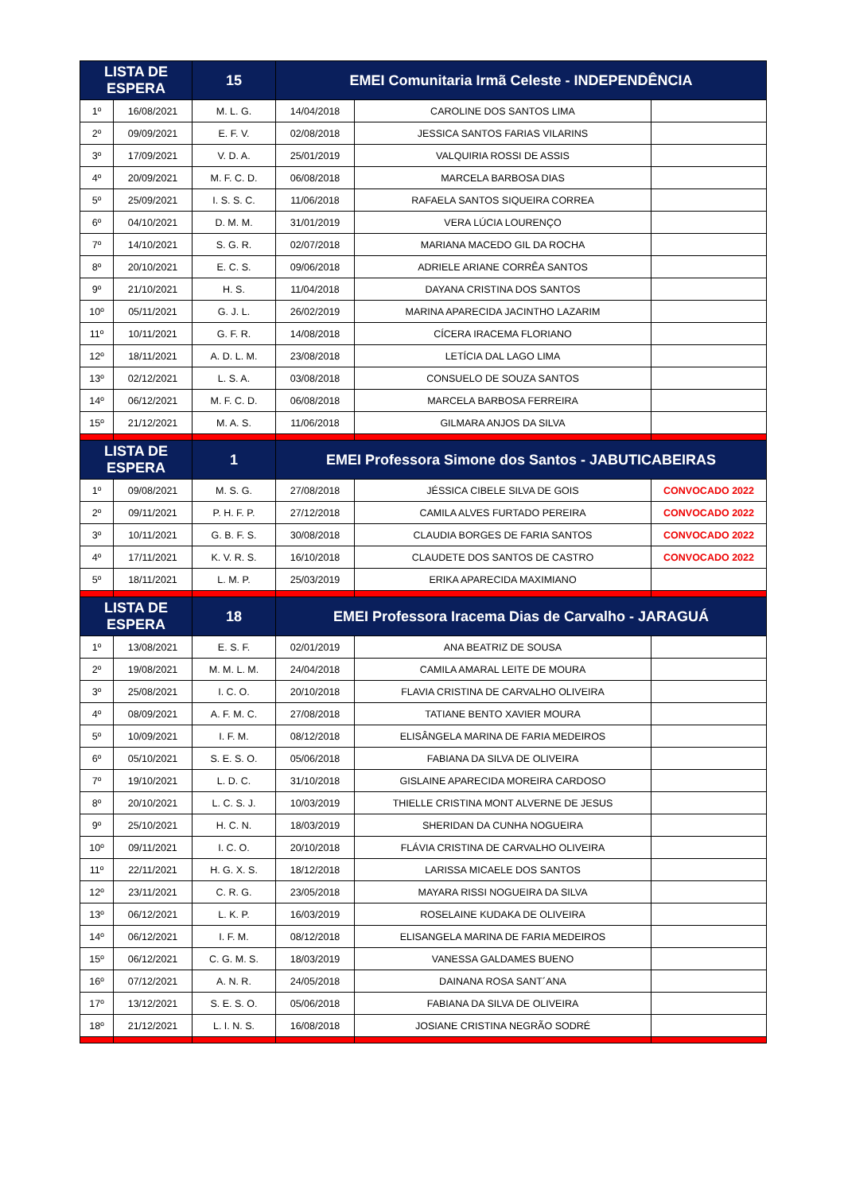| LISTA DE ESPERA | | 15 | EMEI Comunitaria Irmã Celeste - INDEPENDÊNCIA | | |
| --- | --- | --- | --- | --- | --- |
| 1º | 16/08/2021 | M. L. G. | 14/04/2018 | CAROLINE DOS SANTOS LIMA | |
| 2º | 09/09/2021 | E. F. V. | 02/08/2018 | JESSICA SANTOS FARIAS VILARINS | |
| 3º | 17/09/2021 | V. D. A. | 25/01/2019 | VALQUIRIA ROSSI DE ASSIS | |
| 4º | 20/09/2021 | M. F. C. D. | 06/08/2018 | MARCELA BARBOSA DIAS | |
| 5º | 25/09/2021 | I. S. S. C. | 11/06/2018 | RAFAELA SANTOS SIQUEIRA CORREA | |
| 6º | 04/10/2021 | D. M. M. | 31/01/2019 | VERA LÚCIA LOURENÇO | |
| 7º | 14/10/2021 | S. G. R. | 02/07/2018 | MARIANA MACEDO GIL DA ROCHA | |
| 8º | 20/10/2021 | E. C. S. | 09/06/2018 | ADRIELE ARIANE CORRÊA SANTOS | |
| 9º | 21/10/2021 | H. S. | 11/04/2018 | DAYANA CRISTINA DOS SANTOS | |
| 10º | 05/11/2021 | G. J. L. | 26/02/2019 | MARINA APARECIDA JACINTHO LAZARIM | |
| 11º | 10/11/2021 | G. F. R. | 14/08/2018 | CÍCERA IRACEMA FLORIANO | |
| 12º | 18/11/2021 | A. D. L. M. | 23/08/2018 | LETÍCIA DAL LAGO LIMA | |
| 13º | 02/12/2021 | L. S. A. | 03/08/2018 | CONSUELO DE SOUZA SANTOS | |
| 14º | 06/12/2021 | M. F. C. D. | 06/08/2018 | MARCELA BARBOSA FERREIRA | |
| 15º | 21/12/2021 | M. A. S. | 11/06/2018 | GILMARA ANJOS DA SILVA | |
| LISTA DE ESPERA | | 1 | EMEI Professora Simone dos Santos - JABUTICABEIRAS | | |
| 1º | 09/08/2021 | M. S. G. | 27/08/2018 | JÉSSICA CIBELE SILVA DE GOIS | CONVOCADO 2022 |
| 2º | 09/11/2021 | P. H. F. P. | 27/12/2018 | CAMILA ALVES FURTADO PEREIRA | CONVOCADO 2022 |
| 3º | 10/11/2021 | G. B. F. S. | 30/08/2018 | CLAUDIA BORGES DE FARIA SANTOS | CONVOCADO 2022 |
| 4º | 17/11/2021 | K. V. R. S. | 16/10/2018 | CLAUDETE DOS SANTOS DE CASTRO | CONVOCADO 2022 |
| 5º | 18/11/2021 | L. M. P. | 25/03/2019 | ERIKA APARECIDA MAXIMIANO | |
| LISTA DE ESPERA | | 18 | EMEI Professora Iracema Dias de Carvalho - JARAGUÁ | | |
| 1º | 13/08/2021 | E. S. F. | 02/01/2019 | ANA BEATRIZ DE SOUSA | |
| 2º | 19/08/2021 | M. M. L. M. | 24/04/2018 | CAMILA AMARAL LEITE DE MOURA | |
| 3º | 25/08/2021 | I. C. O. | 20/10/2018 | FLAVIA CRISTINA DE CARVALHO OLIVEIRA | |
| 4º | 08/09/2021 | A. F. M. C. | 27/08/2018 | TATIANE BENTO XAVIER MOURA | |
| 5º | 10/09/2021 | I. F. M. | 08/12/2018 | ELISÂNGELA MARINA DE FARIA MEDEIROS | |
| 6º | 05/10/2021 | S. E. S. O. | 05/06/2018 | FABIANA DA SILVA DE OLIVEIRA | |
| 7º | 19/10/2021 | L. D. C. | 31/10/2018 | GISLAINE APARECIDA MOREIRA CARDOSO | |
| 8º | 20/10/2021 | L. C. S. J. | 10/03/2019 | THIELLE CRISTINA MONT ALVERNE DE JESUS | |
| 9º | 25/10/2021 | H. C. N. | 18/03/2019 | SHERIDAN DA CUNHA NOGUEIRA | |
| 10º | 09/11/2021 | I. C. O. | 20/10/2018 | FLÁVIA CRISTINA DE CARVALHO OLIVEIRA | |
| 11º | 22/11/2021 | H. G. X. S. | 18/12/2018 | LARISSA MICAELE DOS SANTOS | |
| 12º | 23/11/2021 | C. R. G. | 23/05/2018 | MAYARA RISSI NOGUEIRA DA SILVA | |
| 13º | 06/12/2021 | L. K. P. | 16/03/2019 | ROSELAINE KUDAKA DE OLIVEIRA | |
| 14º | 06/12/2021 | I. F. M. | 08/12/2018 | ELISANGELA MARINA DE FARIA MEDEIROS | |
| 15º | 06/12/2021 | C. G. M. S. | 18/03/2019 | VANESSA GALDAMES BUENO | |
| 16º | 07/12/2021 | A. N. R. | 24/05/2018 | DAINANA ROSA SANT´ANA | |
| 17º | 13/12/2021 | S. E. S. O. | 05/06/2018 | FABIANA DA SILVA DE OLIVEIRA | |
| 18º | 21/12/2021 | L. I. N. S. | 16/08/2018 | JOSIANE CRISTINA NEGRÃO SODRÉ | |